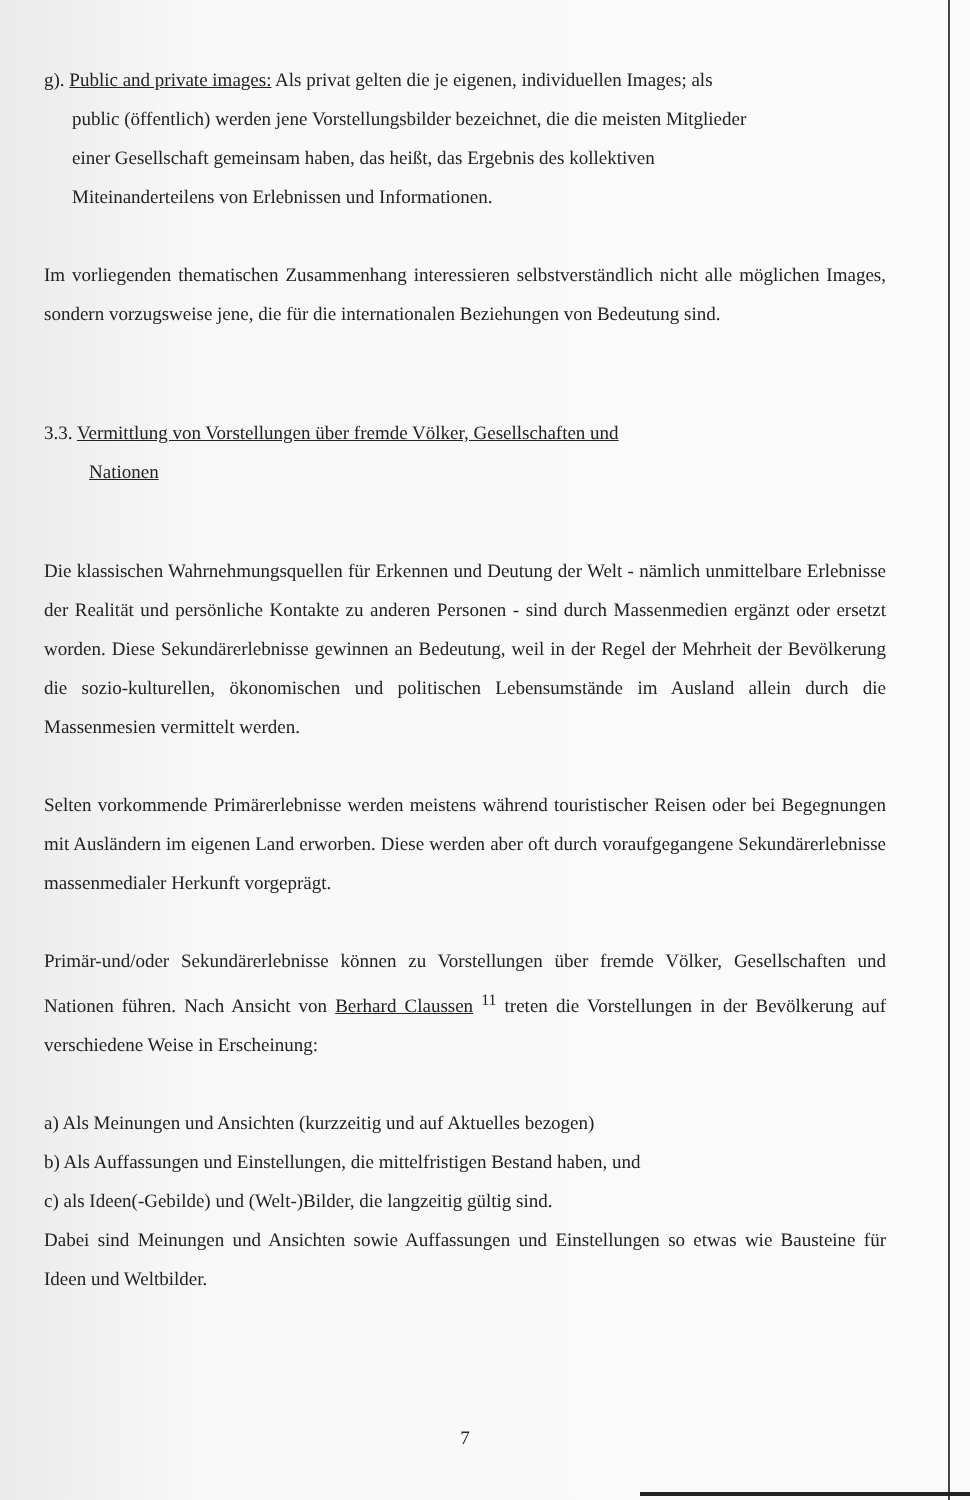g). Public and private images: Als privat gelten die je eigenen, individuellen Images; als
public (öffentlich) werden jene Vorstellungsbilder bezeichnet, die die meisten Mitglieder
einer Gesellschaft gemeinsam haben, das heißt, das Ergebnis des kollektiven
Miteinanderteilens von Erlebnissen und Informationen.
Im vorliegenden thematischen Zusammenhang interessieren selbstverständlich nicht alle möglichen Images, sondern vorzugsweise jene, die für die internationalen Beziehungen von Bedeutung sind.
3.3. Vermittlung von Vorstellungen über fremde Völker, Gesellschaften und
Nationen
Die klassischen Wahrnehmungsquellen für Erkennen und Deutung der Welt - nämlich unmittelbare Erlebnisse der Realität und persönliche Kontakte zu anderen Personen - sind durch Massenmedien ergänzt oder ersetzt worden. Diese Sekundärerlebnisse gewinnen an Bedeutung, weil in der Regel der Mehrheit der Bevölkerung die sozio-kulturellen, ökonomischen und politischen Lebensumstände im Ausland allein durch die Massenmesien vermittelt werden.
Selten vorkommende Primärerlebnisse werden meistens während touristischer Reisen oder bei Begegnungen mit Ausländern im eigenen Land erworben. Diese werden aber oft durch voraufgegangene Sekundärerlebnisse massenmedialer Herkunft vorgeprägt.
Primär-und/oder Sekundärerlebnisse können zu Vorstellungen über fremde Völker, Gesellschaften und Nationen führen. Nach Ansicht von Berhard Claussen <sup>11</sup> treten die Vorstellungen in der Bevölkerung auf verschiedene Weise in Erscheinung:
a) Als Meinungen und Ansichten (kurzzeitig und auf Aktuelles bezogen)
b) Als Auffassungen und Einstellungen, die mittelfristigen Bestand haben, und
c) als Ideen(-Gebilde) und (Welt-)Bilder, die langzeitig gültig sind.
Dabei sind Meinungen und Ansichten sowie Auffassungen und Einstellungen so etwas wie Bausteine für Ideen und Weltbilder.
7